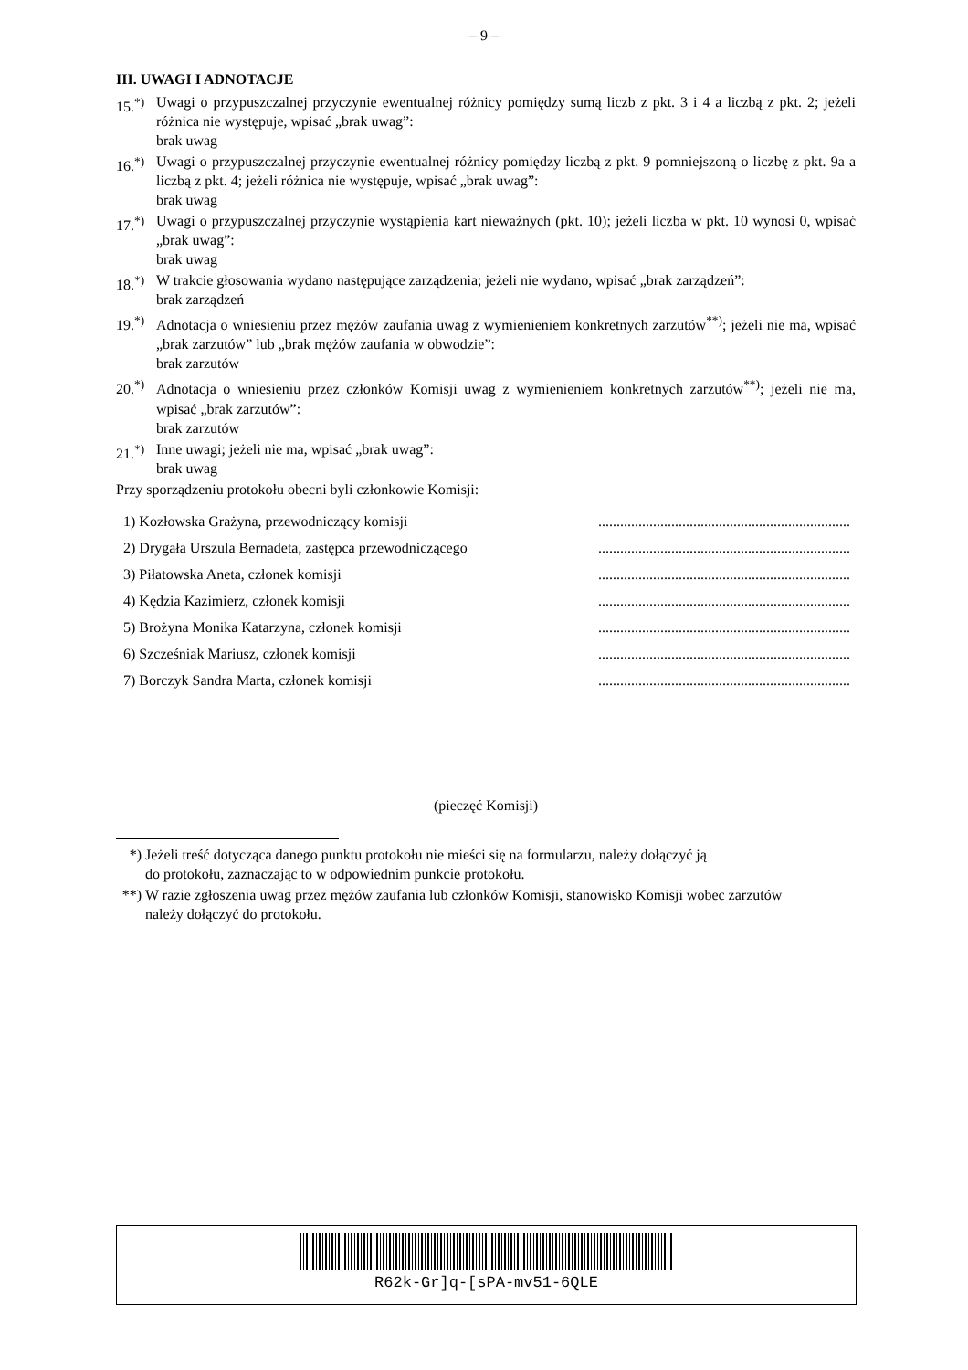– 9 –
III. UWAGI I ADNOTACJE
15.<sup>*)</sup>
Uwagi o przypuszczalnej przyczynie ewentualnej różnicy pomiędzy sumą liczb z pkt. 3 i 4 a liczbą z pkt. 2; jeżeli różnica nie występuje, wpisać „brak uwag”:
brak uwag
16.<sup>*)</sup>
Uwagi o przypuszczalnej przyczynie ewentualnej różnicy pomiędzy liczbą z pkt. 9 pomniejszoną o liczbę z pkt. 9a a liczbą z pkt. 4; jeżeli różnica nie występuje, wpisać „brak uwag”:
brak uwag
17.<sup>*)</sup>
Uwagi o przypuszczalnej przyczynie wystąpienia kart nieważnych (pkt. 10); jeżeli liczba w pkt. 10 wynosi 0, wpisać „brak uwag”:
brak uwag
18.<sup>*)</sup>
W trakcie głosowania wydano następujące zarządzenia; jeżeli nie wydano, wpisać „brak zarządzeń”:
brak zarządzeń
19.<sup>*)</sup>
Adnotacja o wniesieniu przez mężów zaufania uwag z wymienieniem konkretnych zarzutów<sup>**)</sup>; jeżeli nie ma, wpisać „brak zarzutów” lub „brak mężów zaufania w obwodzie”:
brak zarzutów
20.<sup>*)</sup>
Adnotacja o wniesieniu przez członków Komisji uwag z wymienieniem konkretnych zarzutów<sup>**)</sup>; jeżeli nie ma, wpisać „brak zarzutów”:
brak zarzutów
21.<sup>*)</sup>
Inne uwagi; jeżeli nie ma, wpisać „brak uwag”:
brak uwag
Przy sporządzeniu protokołu obecni byli członkowie Komisji:
| 1) Kozłowska Grażyna, przewodniczący komisji | ..................................................................... |
| 2) Drygała Urszula Bernadeta, zastępca przewodniczącego | ..................................................................... |
| 3) Piłatowska Aneta, członek komisji | ..................................................................... |
| 4) Kędzia Kazimierz, członek komisji | ..................................................................... |
| 5) Brożyna Monika Katarzyna, członek komisji | ..................................................................... |
| 6) Szcześniak Mariusz, członek komisji | ..................................................................... |
| 7) Borczyk Sandra Marta, członek komisji | ..................................................................... |
(pieczęć Komisji)
*) Jeżeli treść dotycząca danego punktu protokołu nie mieści się na formularzu, należy dołączyć ją
do protokołu, zaznaczając to w odpowiednim punkcie protokołu.
**)
W razie zgłoszenia uwag przez mężów zaufania lub członków Komisji, stanowisko Komisji wobec zarzutów
należy dołączyć do protokołu.
R62k-Gr]q-[sPA-mv51-6QLE